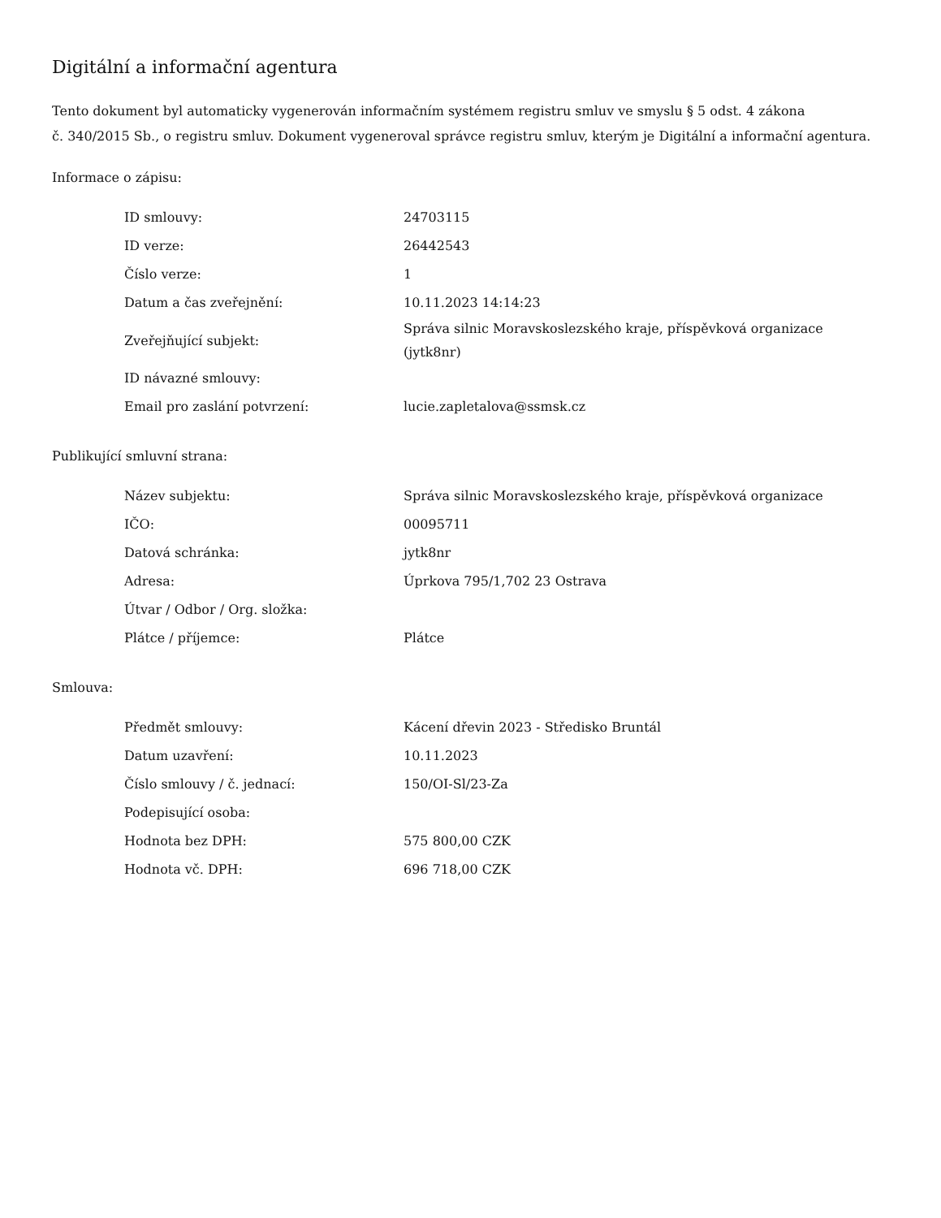Digitální a informační agentura
Tento dokument byl automaticky vygenerován informačním systémem registru smluv ve smyslu § 5 odst. 4 zákona
č. 340/2015 Sb., o registru smluv. Dokument vygeneroval správce registru smluv, kterým je Digitální a informační agentura.
Informace o zápisu:
| ID smlouvy: | 24703115 |
| ID verze: | 26442543 |
| Číslo verze: | 1 |
| Datum a čas zveřejnění: | 10.11.2023 14:14:23 |
| Zveřejňující subjekt: | Správa silnic Moravskoslezského kraje, příspěvková organizace (jytk8nr) |
| ID návazné smlouvy: | |
| Email pro zaslání potvrzení: | lucie.zapletalova@ssmsk.cz |
Publikující smluvní strana:
| Název subjektu: | Správa silnic Moravskoslezského kraje, příspěvková organizace |
| IČO: | 00095711 |
| Datová schránka: | jytk8nr |
| Adresa: | Úprkova 795/1,702 23 Ostrava |
| Útvar / Odbor / Org. složka: | |
| Plátce / příjemce: | Plátce |
Smlouva:
| Předmět smlouvy: | Kácení dřevin 2023 - Středisko Bruntál |
| Datum uzavření: | 10.11.2023 |
| Číslo smlouvy / č. jednací: | 150/OI-Sl/23-Za |
| Podepisující osoba: | |
| Hodnota bez DPH: | 575 800,00 CZK |
| Hodnota vč. DPH: | 696 718,00 CZK |